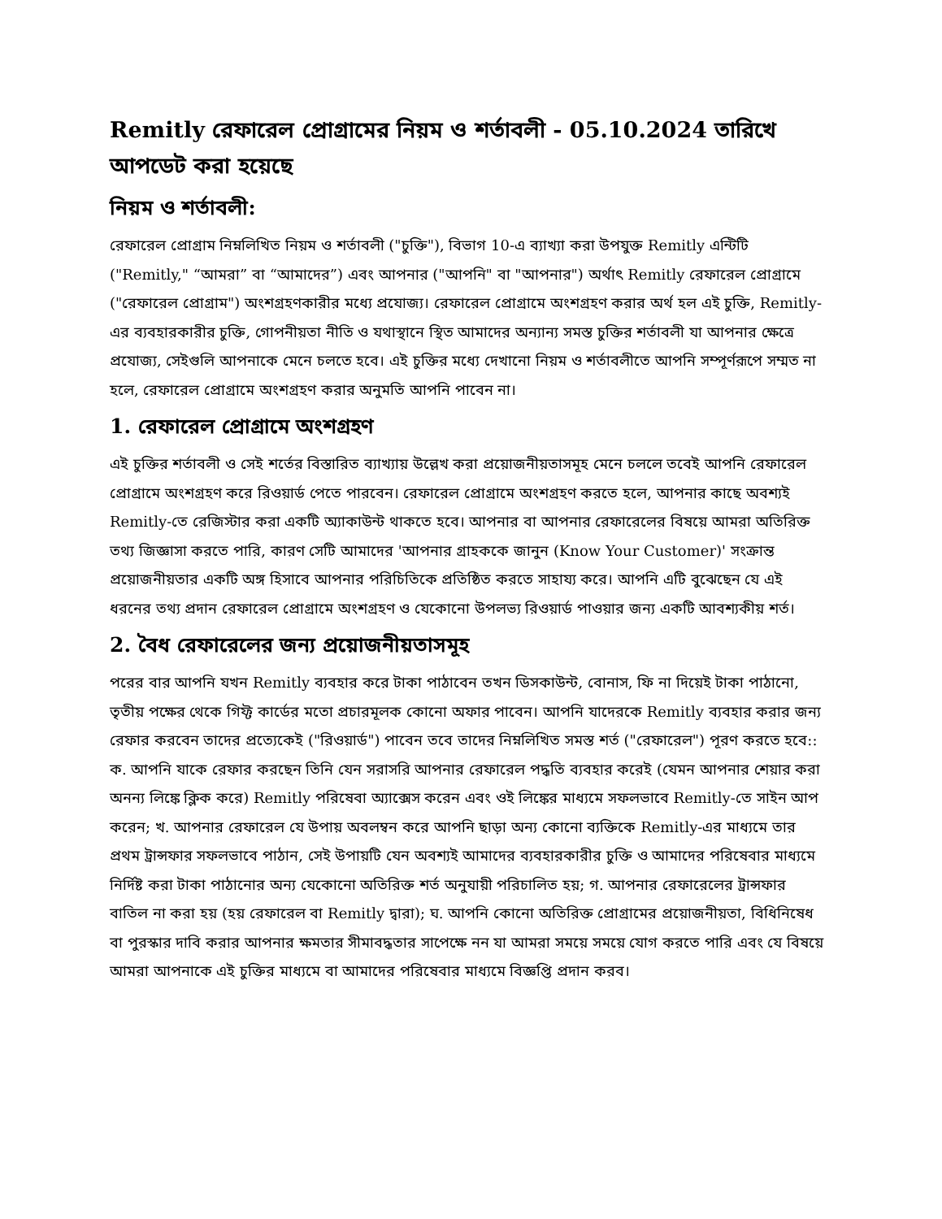Remitly রেফারেল প্রোগ্রামের নিয়ম ও শর্তাবলী - 05.10.2024 তারিখে আপডেট করা হয়েছে
নিয়ম ও শর্তাবলী:
রেফারেল প্রোগ্রাম নিম্নলিখিত নিয়ম ও শর্তাবলী ("চুক্তি"), বিভাগ 10-এ ব্যাখ্যা করা উপযুক্ত Remitly এন্টিটি ("Remitly," “আমরা” বা “আমাদের”) এবং আপনার ("আপনি" বা "আপনার") অর্থাৎ Remitly রেফারেল প্রোগ্রামে ("রেফারেল প্রোগ্রাম") অংশগ্রহণকারীর মধ্যে প্রযোজ্য। রেফারেল প্রোগ্রামে অংশগ্রহণ করার অর্থ হল এই চুক্তি, Remitly-এর ব্যবহারকারীর চুক্তি, গোপনীয়তা নীতি ও যথাস্থানে স্থিত আমাদের অন্যান্য সমস্ত চুক্তির শর্তাবলী যা আপনার ক্ষেত্রে প্রযোজ্য, সেইগুলি আপনাকে মেনে চলতে হবে। এই চুক্তির মধ্যে দেখানো নিয়ম ও শর্তাবলীতে আপনি সম্পূর্ণরূপে সম্মত না হলে, রেফারেল প্রোগ্রামে অংশগ্রহণ করার অনুমতি আপনি পাবেন না।
1. রেফারেল প্রোগ্রামে অংশগ্রহণ
এই চুক্তির শর্তাবলী ও সেই শর্তের বিস্তারিত ব্যাখ্যায় উল্লেখ করা প্রয়োজনীয়তাসমূহ মেনে চললে তবেই আপনি রেফারেল প্রোগ্রামে অংশগ্রহণ করে রিওয়ার্ড পেতে পারবেন। রেফারেল প্রোগ্রামে অংশগ্রহণ করতে হলে, আপনার কাছে অবশ্যই Remitly-তে রেজিস্টার করা একটি অ্যাকাউন্ট থাকতে হবে। আপনার বা আপনার রেফারেলের বিষয়ে আমরা অতিরিক্ত তথ্য জিজ্ঞাসা করতে পারি, কারণ সেটি আমাদের 'আপনার গ্রাহককে জানুন (Know Your Customer)' সংক্রান্ত প্রয়োজনীয়তার একটি অঙ্গ হিসাবে আপনার পরিচিতিকে প্রতিষ্ঠিত করতে সাহায্য করে। আপনি এটি বুঝেছেন যে এই ধরনের তথ্য প্রদান রেফারেল প্রোগ্রামে অংশগ্রহণ ও যেকোনো উপলভ্য রিওয়ার্ড পাওয়ার জন্য একটি আবশ্যকীয় শর্ত।
2. বৈধ রেফারেলের জন্য প্রয়োজনীয়তাসমূহ
পরের বার আপনি যখন Remitly ব্যবহার করে টাকা পাঠাবেন তখন ডিসকাউন্ট, বোনাস, ফি না দিয়েই টাকা পাঠানো, তৃতীয় পক্ষের থেকে গিফ্ট কার্ডের মতো প্রচারমূলক কোনো অফার পাবেন। আপনি যাদেরকে Remitly ব্যবহার করার জন্য রেফার করবেন তাদের প্রত্যেকেই ("রিওয়ার্ড") পাবেন তবে তাদের নিম্নলিখিত সমস্ত শর্ত ("রেফারেল") পূরণ করতে হবে:: ক. আপনি যাকে রেফার করছেন তিনি যেন সরাসরি আপনার রেফারেল পদ্ধতি ব্যবহার করেই (যেমন আপনার শেয়ার করা অনন্য লিঙ্কে ক্লিক করে) Remitly পরিষেবা অ্যাক্সেস করেন এবং ওই লিঙ্কের মাধ্যমে সফলভাবে Remitly-তে সাইন আপ করেন; খ. আপনার রেফারেল যে উপায় অবলম্বন করে আপনি ছাড়া অন্য কোনো ব্যক্তিকে Remitly-এর মাধ্যমে তার প্রথম ট্রান্সফার সফলভাবে পাঠান, সেই উপায়টি যেন অবশ্যই আমাদের ব্যবহারকারীর চুক্তি ও আমাদের পরিষেবার মাধ্যমে নির্দিষ্ট করা টাকা পাঠানোর অন্য যেকোনো অতিরিক্ত শর্ত অনুযায়ী পরিচালিত হয়; গ. আপনার রেফারেলের ট্রান্সফার বাতিল না করা হয় (হয় রেফারেল বা Remitly দ্বারা); ঘ. আপনি কোনো অতিরিক্ত প্রোগ্রামের প্রয়োজনীয়তা, বিধিনিষেধ বা পুরস্কার দাবি করার আপনার ক্ষমতার সীমাবদ্ধতার সাপেক্ষে নন যা আমরা সময়ে সময়ে যোগ করতে পারি এবং যে বিষয়ে আমরা আপনাকে এই চুক্তির মাধ্যমে বা আমাদের পরিষেবার মাধ্যমে বিজ্ঞপ্তি প্রদান করব।